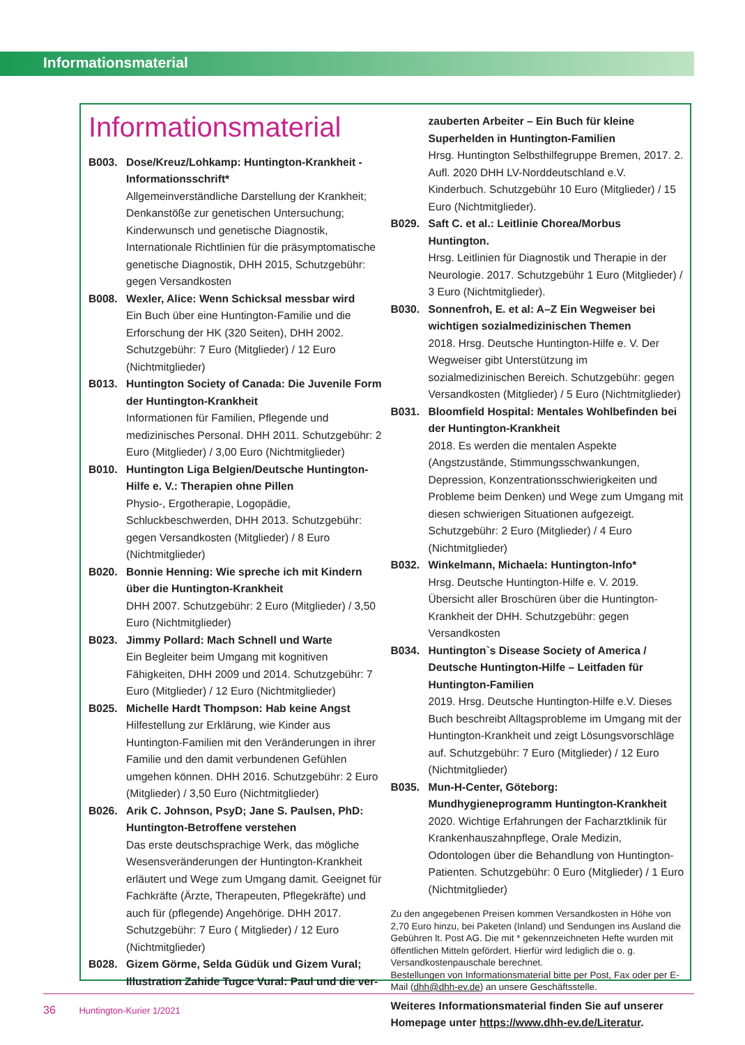Informationsmaterial
Informationsmaterial
B003. Dose/Kreuz/Lohkamp: Huntington-Krankheit - Informationsschrift*
Allgemeinverständliche Darstellung der Krankheit; Denkanstöße zur genetischen Untersuchung; Kinderwunsch und genetische Diagnostik, Internationale Richtlinien für die präsymptomatische genetische Diagnostik, DHH 2015, Schutzgebühr: gegen Versandkosten
B008. Wexler, Alice: Wenn Schicksal messbar wird
Ein Buch über eine Huntington-Familie und die Erforschung der HK (320 Seiten), DHH 2002. Schutzgebühr: 7 Euro (Mitglieder) / 12 Euro (Nichtmitglieder)
B013. Huntington Society of Canada: Die Juvenile Form der Huntington-Krankheit
Informationen für Familien, Pflegende und medizinisches Personal. DHH 2011. Schutzgebühr: 2 Euro (Mitglieder) / 3,00 Euro (Nichtmitglieder)
B010. Huntington Liga Belgien/Deutsche Huntington-Hilfe e. V.: Therapien ohne Pillen
Physio-, Ergotherapie, Logopädie, Schluckbeschwerden, DHH 2013. Schutzgebühr: gegen Versandkosten (Mitglieder) / 8 Euro (Nichtmitglieder)
B020. Bonnie Henning: Wie spreche ich mit Kindern über die Huntington-Krankheit
DHH 2007. Schutzgebühr: 2 Euro (Mitglieder) / 3,50 Euro (Nichtmitglieder)
B023. Jimmy Pollard: Mach Schnell und Warte
Ein Begleiter beim Umgang mit kognitiven Fähigkeiten, DHH 2009 und 2014. Schutzgebühr: 7 Euro (Mitglieder) / 12 Euro (Nichtmitglieder)
B025. Michelle Hardt Thompson: Hab keine Angst
Hilfestellung zur Erklärung, wie Kinder aus Huntington-Familien mit den Veränderungen in ihrer Familie und den damit verbundenen Gefühlen umgehen können. DHH 2016. Schutzgebühr: 2 Euro (Mitglieder) / 3,50 Euro (Nichtmitglieder)
B026. Arik C. Johnson, PsyD; Jane S. Paulsen, PhD: Huntington-Betroffene verstehen
Das erste deutschsprachige Werk, das mögliche Wesensveränderungen der Huntington-Krankheit erläutert und Wege zum Umgang damit. Geeignet für Fachkräfte (Ärzte, Therapeuten, Pflegekräfte) und auch für (pflegende) Angehörige. DHH 2017. Schutzgebühr: 7 Euro ( Mitglieder) / 12 Euro (Nichtmitglieder)
B028. Gizem Görme, Selda Güdük und Gizem Vural; Illustration Zahide Tugce Vural: Paul und die ver-
zauberten Arbeiter – Ein Buch für kleine Superhelden in Huntington-Familien
Hrsg. Huntington Selbsthilfegruppe Bremen, 2017. 2. Aufl. 2020 DHH LV-Norddeutschland e.V. Kinderbuch. Schutzgebühr 10 Euro (Mitglieder) / 15 Euro (Nichtmitglieder).
B029. Saft C. et al.: Leitlinie Chorea/Morbus Huntington.
Hrsg. Leitlinien für Diagnostik und Therapie in der Neurologie. 2017. Schutzgebühr 1 Euro (Mitglieder) / 3 Euro (Nichtmitglieder).
B030. Sonnenfroh, E. et al: A–Z Ein Wegweiser bei wichtigen sozialmedizinischen Themen
2018. Hrsg. Deutsche Huntington-Hilfe e. V. Der Wegweiser gibt Unterstützung im sozialmedizinischen Bereich. Schutzgebühr: gegen Versandkosten (Mitglieder) / 5 Euro (Nichtmitglieder)
B031. Bloomfield Hospital: Mentales Wohlbefinden bei der Huntington-Krankheit
2018. Es werden die mentalen Aspekte (Angstzustände, Stimmungsschwankungen, Depression, Konzentrationsschwierigkeiten und Probleme beim Denken) und Wege zum Umgang mit diesen schwierigen Situationen aufgezeigt. Schutzgebühr: 2 Euro (Mitglieder) / 4 Euro (Nichtmitglieder)
B032. Winkelmann, Michaela: Huntington-Info*
Hrsg. Deutsche Huntington-Hilfe e. V. 2019. Übersicht aller Broschüren über die Huntington-Krankheit der DHH. Schutzgebühr: gegen Versandkosten
B034. Huntington`s Disease Society of America / Deutsche Huntington-Hilfe – Leitfaden für Huntington-Familien
2019. Hrsg. Deutsche Huntington-Hilfe e.V. Dieses Buch beschreibt Alltagsprobleme im Umgang mit der Huntington-Krankheit und zeigt Lösungsvorschläge auf. Schutzgebühr: 7 Euro (Mitglieder) / 12 Euro (Nichtmitglieder)
B035. Mun-H-Center, Göteborg: Mundhygieneprogramm Huntington-Krankheit
2020. Wichtige Erfahrungen der Facharztklinik für Krankenhauszahnpflege, Orale Medizin, Odontologen über die Behandlung von Huntington-Patienten. Schutzgebühr: 0 Euro (Mitglieder) / 1 Euro (Nichtmitglieder)
Zu den angegebenen Preisen kommen Versandkosten in Höhe von 2,70 Euro hinzu, bei Paketen (Inland) und Sendungen ins Ausland die Gebühren lt. Post AG. Die mit * gekennzeichneten Hefte wurden mit öffentlichen Mitteln gefördert. Hierfür wird lediglich die o. g. Versandkostenpauschale berechnet.
Bestellungen von Informationsmaterial bitte per Post, Fax oder per E-Mail (dhh@dhh-ev.de) an unsere Geschäftsstelle.
Weiteres Informationsmaterial finden Sie auf unserer Homepage unter https://www.dhh-ev.de/Literatur.
36 Huntington-Kurier 1/2021